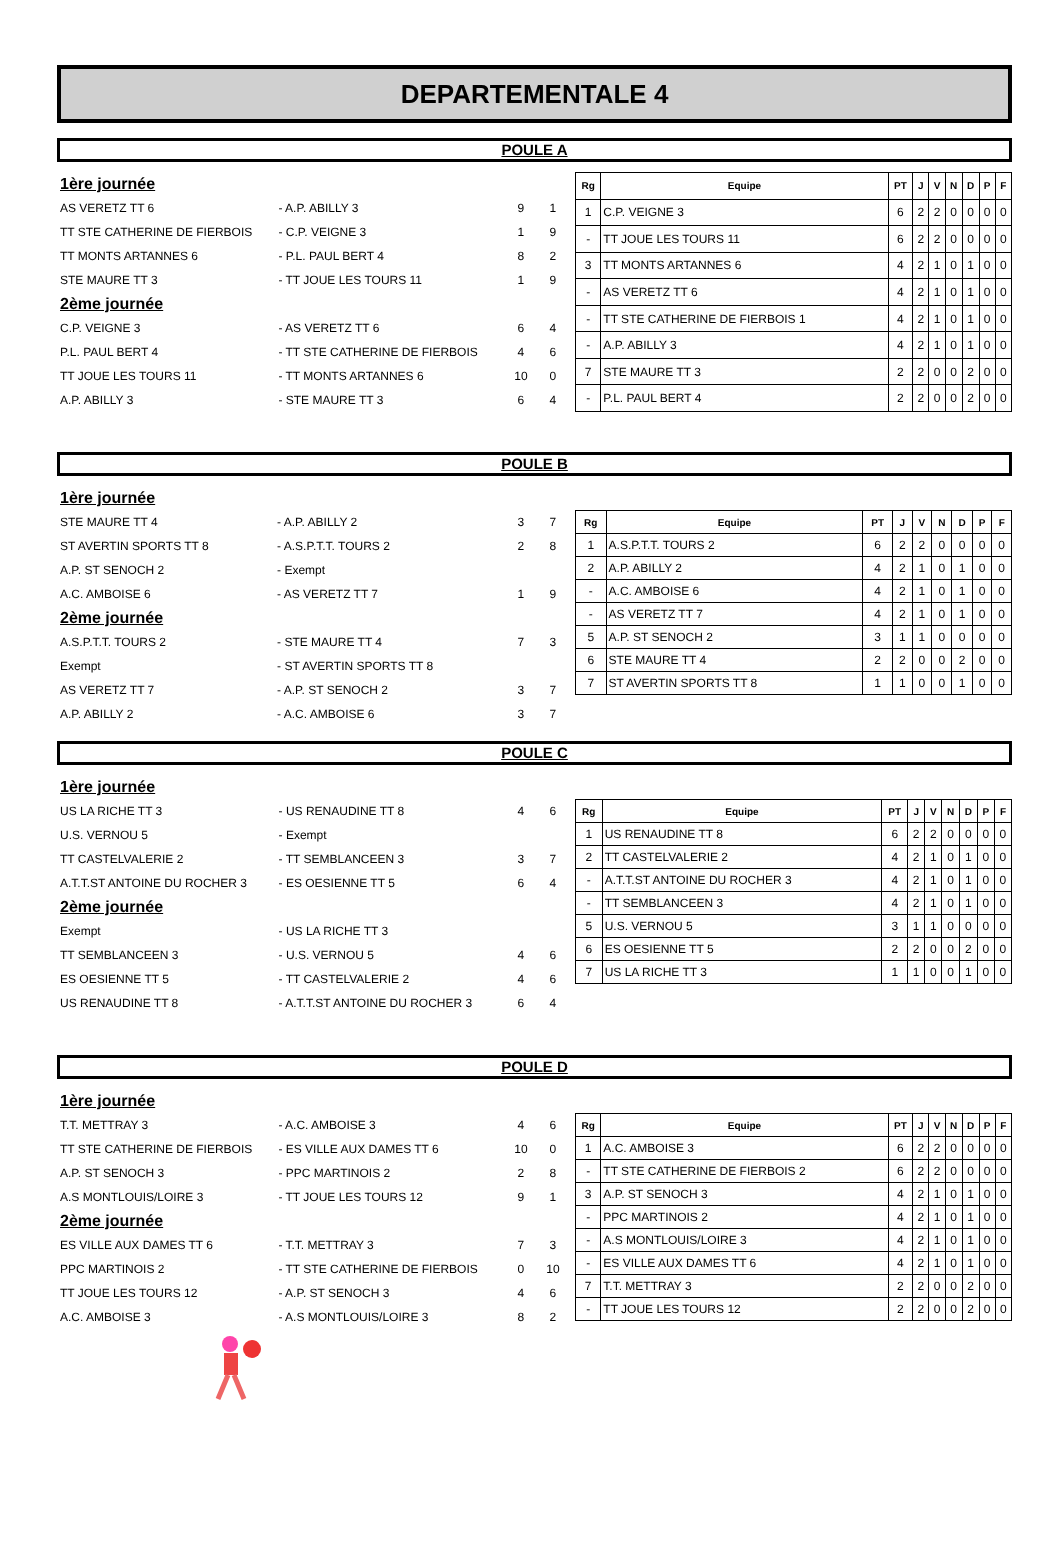DEPARTEMENTALE 4
POULE A
| 1ère journée | | | |
| AS VERETZ TT 6 | - A.P. ABILLY 3 | 9 | 1 |
| TT STE CATHERINE DE FIERBOIS | - C.P. VEIGNE 3 | 1 | 9 |
| TT MONTS ARTANNES 6 | - P.L. PAUL BERT 4 | 8 | 2 |
| STE MAURE TT 3 | - TT JOUE LES TOURS 11 | 1 | 9 |
| 2ème journée | | | |
| C.P. VEIGNE 3 | - AS VERETZ TT 6 | 6 | 4 |
| P.L. PAUL BERT 4 | - TT STE CATHERINE DE FIERBOIS | 4 | 6 |
| TT JOUE LES TOURS 11 | - TT MONTS ARTANNES 6 | 10 | 0 |
| A.P. ABILLY 3 | - STE MAURE TT 3 | 6 | 4 |
| Rg | Equipe | PT | J | V | N | D | P | F |
| --- | --- | --- | --- | --- | --- | --- | --- | --- |
| 1 | C.P. VEIGNE 3 | 6 | 2 | 2 | 0 | 0 | 0 | 0 |
| - | TT JOUE LES TOURS 11 | 6 | 2 | 2 | 0 | 0 | 0 | 0 |
| 3 | TT MONTS ARTANNES 6 | 4 | 2 | 1 | 0 | 1 | 0 | 0 |
| - | AS VERETZ TT 6 | 4 | 2 | 1 | 0 | 1 | 0 | 0 |
| - | TT STE CATHERINE DE FIERBOIS 1 | 4 | 2 | 1 | 0 | 1 | 0 | 0 |
| - | A.P. ABILLY 3 | 4 | 2 | 1 | 0 | 1 | 0 | 0 |
| 7 | STE MAURE TT 3 | 2 | 2 | 0 | 0 | 2 | 0 | 0 |
| - | P.L. PAUL BERT 4 | 2 | 2 | 0 | 0 | 2 | 0 | 0 |
POULE B
| 1ère journée | | | |
| STE MAURE TT 4 | - A.P. ABILLY 2 | 3 | 7 |
| ST AVERTIN SPORTS TT 8 | - A.S.P.T.T. TOURS 2 | 2 | 8 |
| A.P. ST SENOCH 2 | - Exempt | | |
| A.C. AMBOISE 6 | - AS VERETZ TT 7 | 1 | 9 |
| 2ème journée | | | |
| A.S.P.T.T. TOURS 2 | - STE MAURE TT 4 | 7 | 3 |
| Exempt | - ST AVERTIN SPORTS TT 8 | | |
| AS VERETZ TT 7 | - A.P. ST SENOCH 2 | 3 | 7 |
| A.P. ABILLY 2 | - A.C. AMBOISE 6 | 3 | 7 |
| Rg | Equipe | PT | J | V | N | D | P | F |
| --- | --- | --- | --- | --- | --- | --- | --- | --- |
| 1 | A.S.P.T.T. TOURS 2 | 6 | 2 | 2 | 0 | 0 | 0 | 0 |
| 2 | A.P. ABILLY 2 | 4 | 2 | 1 | 0 | 1 | 0 | 0 |
| - | A.C. AMBOISE 6 | 4 | 2 | 1 | 0 | 1 | 0 | 0 |
| - | AS VERETZ TT 7 | 4 | 2 | 1 | 0 | 1 | 0 | 0 |
| 5 | A.P. ST SENOCH 2 | 3 | 1 | 1 | 0 | 0 | 0 | 0 |
| 6 | STE MAURE TT 4 | 2 | 2 | 0 | 0 | 2 | 0 | 0 |
| 7 | ST AVERTIN SPORTS TT 8 | 1 | 1 | 0 | 0 | 1 | 0 | 0 |
POULE C
| 1ère journée | | | |
| US LA RICHE TT 3 | - US RENAUDINE TT 8 | 4 | 6 |
| U.S. VERNOU 5 | - Exempt | | |
| TT CASTELVALERIE 2 | - TT SEMBLANCEEN 3 | 3 | 7 |
| A.T.T.ST ANTOINE DU ROCHER 3 | - ES OESIENNE TT 5 | 6 | 4 |
| 2ème journée | | | |
| Exempt | - US LA RICHE TT 3 | | |
| TT SEMBLANCEEN 3 | - U.S. VERNOU 5 | 4 | 6 |
| ES OESIENNE TT 5 | - TT CASTELVALERIE 2 | 4 | 6 |
| US RENAUDINE TT 8 | - A.T.T.ST ANTOINE DU ROCHER 3 | 6 | 4 |
| Rg | Equipe | PT | J | V | N | D | P | F |
| --- | --- | --- | --- | --- | --- | --- | --- | --- |
| 1 | US RENAUDINE TT 8 | 6 | 2 | 2 | 0 | 0 | 0 | 0 |
| 2 | TT CASTELVALERIE 2 | 4 | 2 | 1 | 0 | 1 | 0 | 0 |
| - | A.T.T.ST ANTOINE DU ROCHER 3 | 4 | 2 | 1 | 0 | 1 | 0 | 0 |
| - | TT SEMBLANCEEN 3 | 4 | 2 | 1 | 0 | 1 | 0 | 0 |
| 5 | U.S. VERNOU 5 | 3 | 1 | 1 | 0 | 0 | 0 | 0 |
| 6 | ES OESIENNE TT 5 | 2 | 2 | 0 | 0 | 2 | 0 | 0 |
| 7 | US LA RICHE TT 3 | 1 | 1 | 0 | 0 | 1 | 0 | 0 |
POULE D
| 1ère journée | | | |
| T.T. METTRAY 3 | - A.C. AMBOISE 3 | 4 | 6 |
| TT STE CATHERINE DE FIERBOIS | - ES VILLE AUX DAMES TT 6 | 10 | 0 |
| A.P. ST SENOCH 3 | - PPC MARTINOIS 2 | 2 | 8 |
| A.S MONTLOUIS/LOIRE 3 | - TT JOUE LES TOURS 12 | 9 | 1 |
| 2ème journée | | | |
| ES VILLE AUX DAMES TT 6 | - T.T. METTRAY 3 | 7 | 3 |
| PPC MARTINOIS 2 | - TT STE CATHERINE DE FIERBOIS | 0 | 10 |
| TT JOUE LES TOURS 12 | - A.P. ST SENOCH 3 | 4 | 6 |
| A.C. AMBOISE 3 | - A.S MONTLOUIS/LOIRE 3 | 8 | 2 |
| Rg | Equipe | PT | J | V | N | D | P | F |
| --- | --- | --- | --- | --- | --- | --- | --- | --- |
| 1 | A.C. AMBOISE 3 | 6 | 2 | 2 | 0 | 0 | 0 | 0 |
| - | TT STE CATHERINE DE FIERBOIS 2 | 6 | 2 | 2 | 0 | 0 | 0 | 0 |
| 3 | A.P. ST SENOCH 3 | 4 | 2 | 1 | 0 | 1 | 0 | 0 |
| - | PPC MARTINOIS 2 | 4 | 2 | 1 | 0 | 1 | 0 | 0 |
| - | A.S MONTLOUIS/LOIRE 3 | 4 | 2 | 1 | 0 | 1 | 0 | 0 |
| - | ES VILLE AUX DAMES TT 6 | 4 | 2 | 1 | 0 | 1 | 0 | 0 |
| 7 | T.T. METTRAY 3 | 2 | 2 | 0 | 0 | 2 | 0 | 0 |
| - | TT JOUE LES TOURS 12 | 2 | 2 | 0 | 0 | 2 | 0 | 0 |